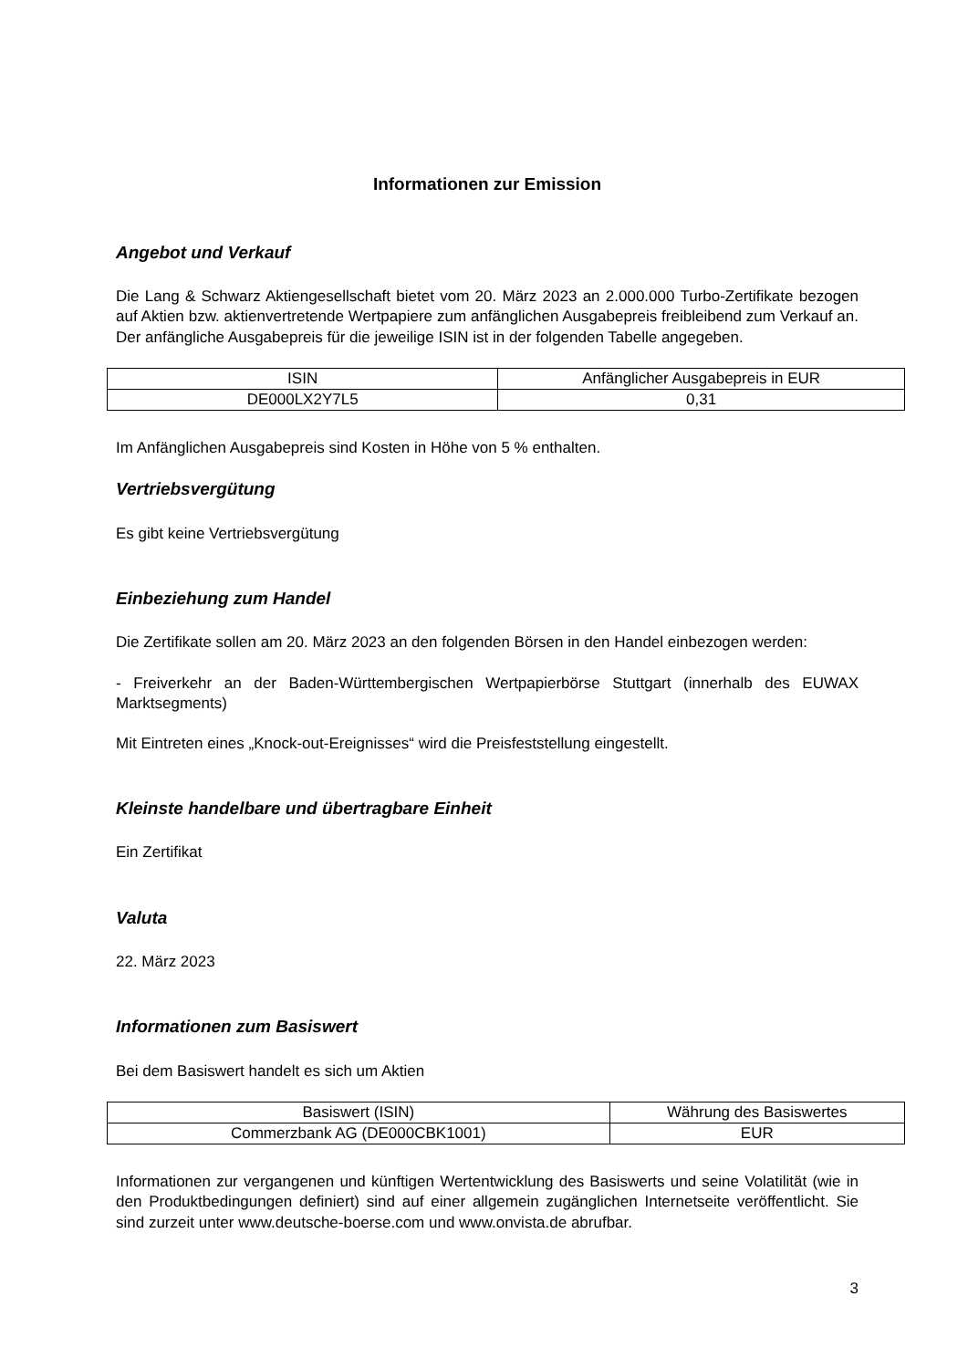Informationen zur Emission
Angebot und Verkauf
Die Lang & Schwarz Aktiengesellschaft bietet vom 20. März 2023 an 2.000.000 Turbo-Zertifikate bezogen auf Aktien bzw. aktienvertretende Wertpapiere zum anfänglichen Ausgabepreis freibleibend zum Verkauf an. Der anfängliche Ausgabepreis für die jeweilige ISIN ist in der folgenden Tabelle angegeben.
| ISIN | Anfänglicher Ausgabepreis in EUR |
| --- | --- |
| DE000LX2Y7L5 | 0,31 |
Im Anfänglichen Ausgabepreis sind Kosten in Höhe von 5 % enthalten.
Vertriebsvergütung
Es gibt keine Vertriebsvergütung
Einbeziehung zum Handel
Die Zertifikate sollen am 20. März 2023 an den folgenden Börsen in den Handel einbezogen werden:
- Freiverkehr an der Baden-Württembergischen Wertpapierbörse Stuttgart (innerhalb des EUWAX Marktsegments)
Mit Eintreten eines „Knock-out-Ereignisses“ wird die Preisfeststellung eingestellt.
Kleinste handelbare und übertragbare Einheit
Ein Zertifikat
Valuta
22. März 2023
Informationen zum Basiswert
Bei dem Basiswert handelt es sich um Aktien
| Basiswert (ISIN) | Währung des Basiswertes |
| --- | --- |
| Commerzbank AG (DE000CBK1001) | EUR |
Informationen zur vergangenen und künftigen Wertentwicklung des Basiswerts und seine Volatilität (wie in den Produktbedingungen definiert) sind auf einer allgemein zugänglichen Internetseite veröffentlicht. Sie sind zurzeit unter www.deutsche-boerse.com und www.onvista.de abrufbar.
3